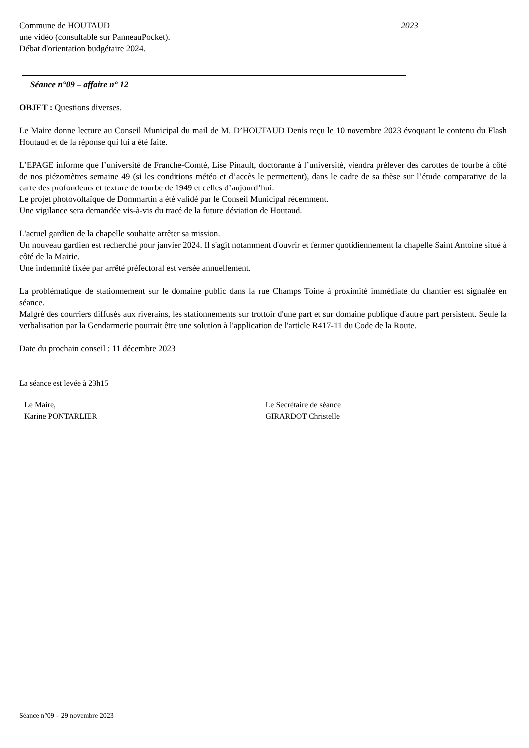Commune de HOUTAUD 2023
une vidéo (consultable sur PanneauPocket).
Débat d'orientation budgétaire 2024.
Séance n°09 – affaire n° 12
OBJET : Questions diverses.
Le Maire donne lecture au Conseil Municipal du mail de M. D’HOUTAUD Denis reçu le 10 novembre 2023 évoquant le contenu du Flash Houtaud et de la réponse qui lui a été faite.
L’EPAGE informe que l’université de Franche-Comté, Lise Pinault, doctorante à l’université, viendra prélever des carottes de tourbe à côté de nos piézomètres semaine 49 (si les conditions météo et d’accès le permettent), dans le cadre de sa thèse sur l’étude comparative de la carte des profondeurs et texture de tourbe de 1949 et celles d’aujourd’hui.
Le projet photovoltaïque de Dommartin a été validé par le Conseil Municipal récemment.
Une vigilance sera demandée vis-à-vis du tracé de la future déviation de Houtaud.
L'actuel gardien de la chapelle souhaite arrêter sa mission.
Un nouveau gardien est recherché pour janvier 2024. Il s'agit notamment d'ouvrir et fermer quotidiennement la chapelle Saint Antoine situé à côté de la Mairie.
Une indemnité fixée par arrêté préfectoral est versée annuellement.
La problématique de stationnement sur le domaine public dans la rue Champs Toine à proximité immédiate du chantier est signalée en séance.
Malgré des courriers diffusés aux riverains, les stationnements sur trottoir d'une part et sur domaine publique d'autre part persistent. Seule la verbalisation par la Gendarmerie pourrait être une solution à l'application de l'article R417-11 du Code de la Route.
Date du prochain conseil : 11 décembre 2023
La séance est levée à 23h15
Le Maire,
Karine PONTARLIER
Le Secrétaire de séance
GIRARDOT Christelle
Séance n°09 – 29 novembre 2023